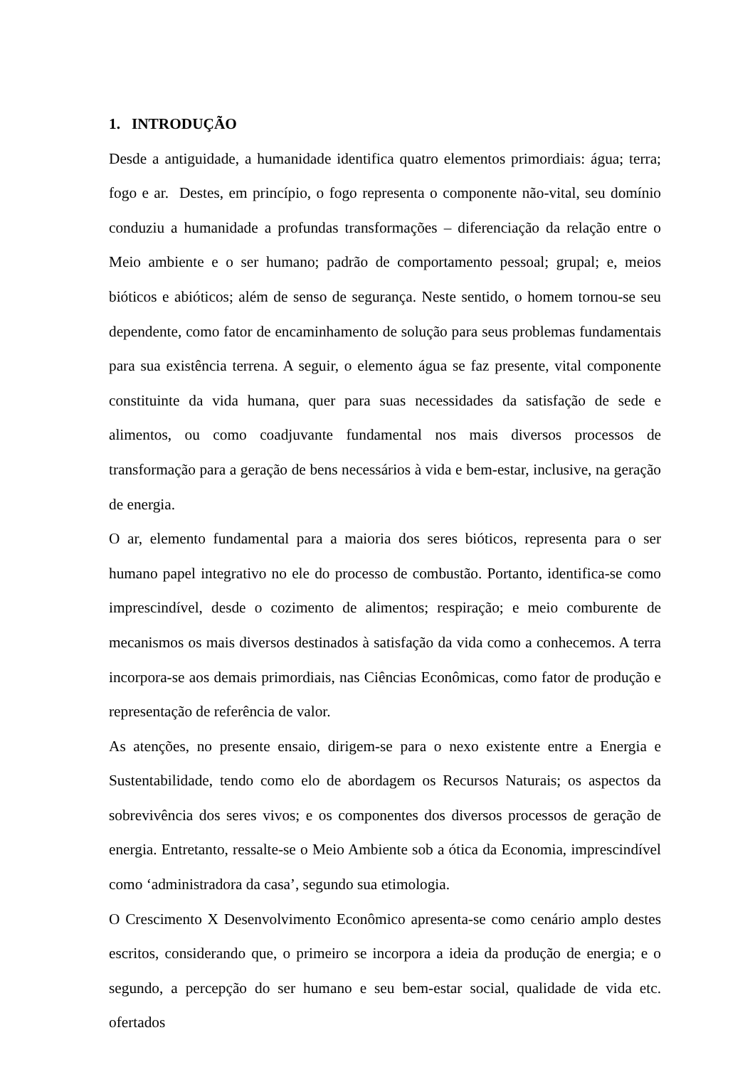1. INTRODUÇÃO
Desde a antiguidade, a humanidade identifica quatro elementos primordiais: água; terra; fogo e ar. Destes, em princípio, o fogo representa o componente não-vital, seu domínio conduziu a humanidade a profundas transformações – diferenciação da relação entre o Meio ambiente e o ser humano; padrão de comportamento pessoal; grupal; e, meios bióticos e abióticos; além de senso de segurança. Neste sentido, o homem tornou-se seu dependente, como fator de encaminhamento de solução para seus problemas fundamentais para sua existência terrena. A seguir, o elemento água se faz presente, vital componente constituinte da vida humana, quer para suas necessidades da satisfação de sede e alimentos, ou como coadjuvante fundamental nos mais diversos processos de transformação para a geração de bens necessários à vida e bem-estar, inclusive, na geração de energia.
O ar, elemento fundamental para a maioria dos seres bióticos, representa para o ser humano papel integrativo no ele do processo de combustão. Portanto, identifica-se como imprescindível, desde o cozimento de alimentos; respiração; e meio comburente de mecanismos os mais diversos destinados à satisfação da vida como a conhecemos. A terra incorpora-se aos demais primordiais, nas Ciências Econômicas, como fator de produção e representação de referência de valor.
As atenções, no presente ensaio, dirigem-se para o nexo existente entre a Energia e Sustentabilidade, tendo como elo de abordagem os Recursos Naturais; os aspectos da sobrevivência dos seres vivos; e os componentes dos diversos processos de geração de energia. Entretanto, ressalte-se o Meio Ambiente sob a ótica da Economia, imprescindível como ‘administradora da casa’, segundo sua etimologia.
O Crescimento X Desenvolvimento Econômico apresenta-se como cenário amplo destes escritos, considerando que, o primeiro se incorpora a ideia da produção de energia; e o segundo, a percepção do ser humano e seu bem-estar social, qualidade de vida etc. ofertados